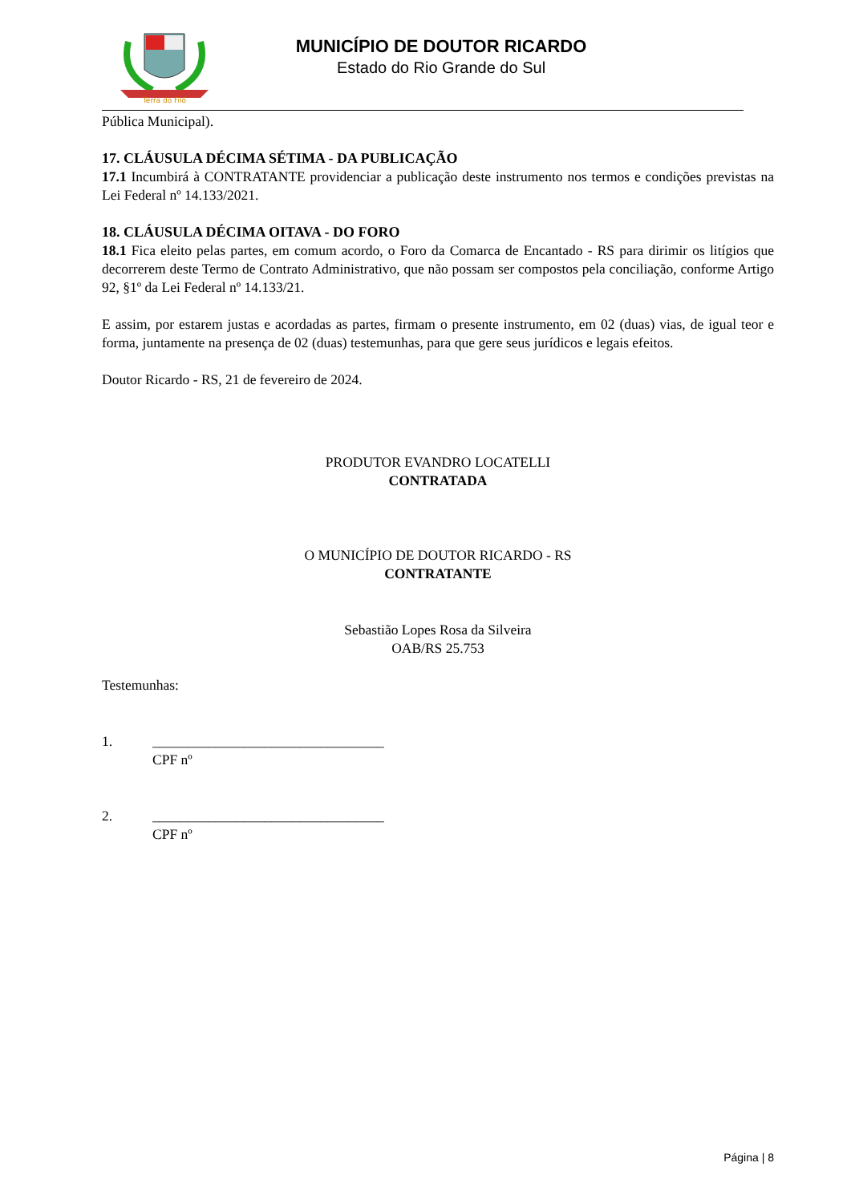Terra do Filó
MUNICÍPIO DE DOUTOR RICARDO
Estado do Rio Grande do Sul
Pública Municipal).
17. CLÁUSULA DÉCIMA SÉTIMA - DA PUBLICAÇÃO
17.1 Incumbirá à CONTRATANTE providenciar a publicação deste instrumento nos termos e condições previstas na Lei Federal nº 14.133/2021.
18. CLÁUSULA DÉCIMA OITAVA - DO FORO
18.1 Fica eleito pelas partes, em comum acordo, o Foro da Comarca de Encantado - RS para dirimir os litígios que decorrerem deste Termo de Contrato Administrativo, que não possam ser compostos pela conciliação, conforme Artigo 92, §1º da Lei Federal nº 14.133/21.
E assim, por estarem justas e acordadas as partes, firmam o presente instrumento, em 02 (duas) vias, de igual teor e forma, juntamente na presença de 02 (duas) testemunhas, para que gere seus jurídicos e legais efeitos.
Doutor Ricardo - RS, 21 de fevereiro de 2024.
PRODUTOR EVANDRO LOCATELLI
CONTRATADA
O MUNICÍPIO DE DOUTOR RICARDO - RS
CONTRATANTE
Sebastião Lopes Rosa da Silveira
OAB/RS 25.753
Testemunhas:
1. _________________________________
CPF nº
2. _________________________________
CPF nº
Página | 8